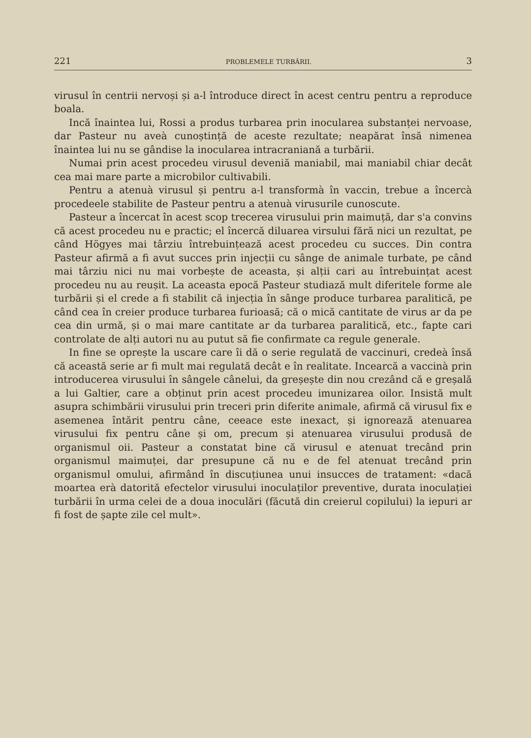221 PROBLEMELE TURBĂRII. 3
virusul în centrii nervoși și a-l întroduce direct în acest centru pentru a reproduce boala.
Incă înaintea lui, Rossi a produs turbarea prin inocularea substanței nervoase, dar Pasteur nu aveà cunoștință de aceste rezultate; neapărat însă nimenea înaintea lui nu se gândise la inocularea intracraniană a turbării.
Numai prin acest procedeu virusul deveniă maniabil, mai maniabil chiar decât cea mai mare parte a microbilor cultivabili.
Pentru a atenuà virusul și pentru a-l transformà în vaccin, trebue a încercà procedeele stabilite de Pasteur pentru a atenuà virusurile cunoscute.
Pasteur a încercat în acest scop trecerea virusului prin maimuță, dar s'a convins că acest procedeu nu e practic; el încercă diluarea virsului fără nici un rezultat, pe când Högyes mai târziu întrebuințează acest procedeu cu succes. Din contra Pasteur afirmă a fi avut succes prin injecții cu sânge de animale turbate, pe când mai târziu nici nu mai vorbește de aceasta, și alții cari au întrebuințat acest procedeu nu au reușit. La aceasta epocă Pasteur studiază mult diferitele forme ale turbării și el crede a fi stabilit că injecția în sânge produce turbarea paralitică, pe când cea în creier produce turbarea furioasă; că o mică cantitate de virus ar da pe cea din urmă, și o mai mare cantitate ar da turbarea paralitică, etc., fapte cari controlate de alți autori nu au putut să fie confirmate ca regule generale.
In fine se oprește la uscare care îi dă o serie regulată de vaccinuri, credeà însă că această serie ar fi mult mai regulată decât e în realitate. Incearcă a vaccinà prin introducerea virusului în sângele cânelui, da greșește din nou crezând că e greșală a lui Galtier, care a obținut prin acest procedeu imunizarea oilor. Insistă mult asupra schimbării virusului prin treceri prin diferite animale, afirmă că virusul fix e asemenea întărit pentru câne, ceeace este inexact, și ignorează atenuarea virusului fix pentru câne și om, precum și atenuarea virusului produsă de organismul oii. Pasteur a constatat bine că virusul e atenuat trecând prin organismul maimuței, dar presupune că nu e de fel atenuat trecând prin organismul omului, afirmând în discuțiunea unui insucces de tratament: «dacă moartea erà datorită efectelor virusului inoculaților preventive, durata inoculației turbării în urma celei de a doua inoculări (făcută din creierul copilului) la iepuri ar fi fost de șapte zile cel mult».